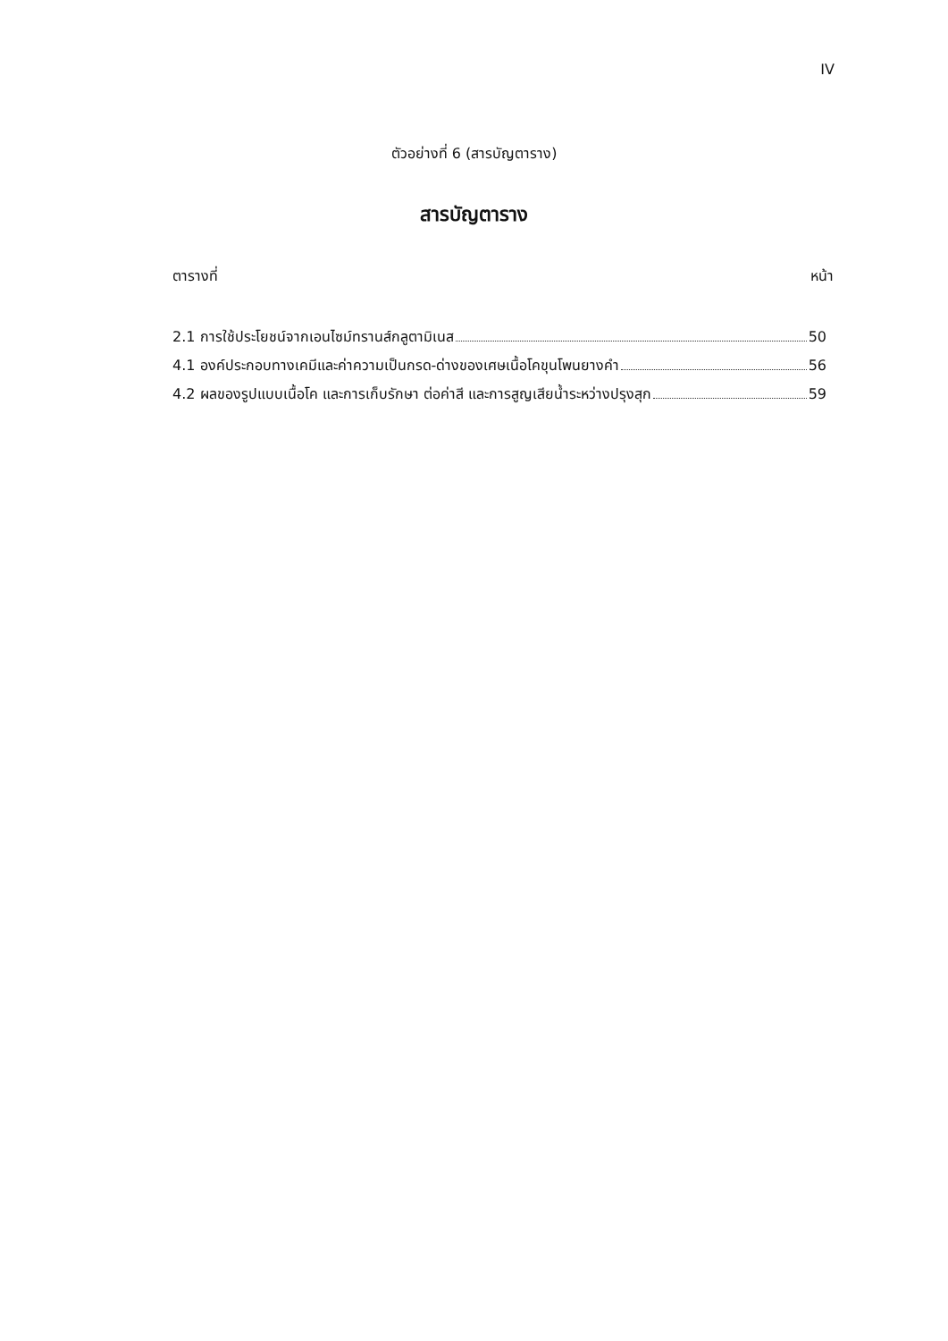IV
ตัวอย่างที่ 6 (สารบัญตาราง)
สารบัญตาราง
ตารางที่ หน้า
2.1 การใช้ประโยชน์จากเอนไซม์ทรานส์กลูตามิเนส 50
4.1 องค์ประกอบทางเคมีและค่าความเป็นกรด-ด่างของเศษเนื้อโคขุนโพนยางคำ 56
4.2 ผลของรูปแบบเนื้อโค และการเก็บรักษา ต่อค่าสี และการสูญเสียน้ำระหว่างปรุงสุก 59